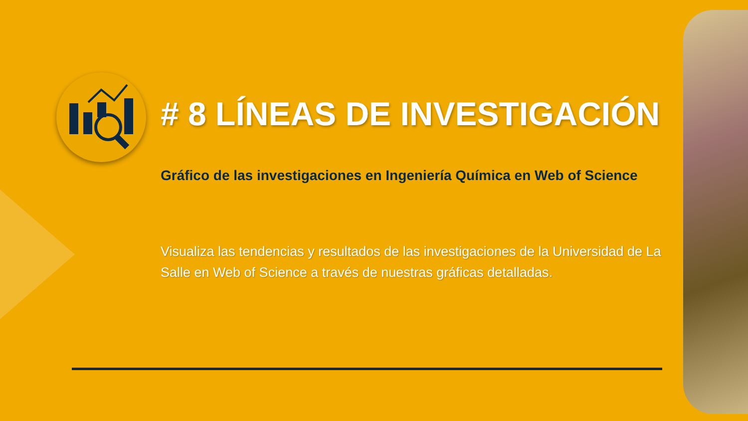# 8 LÍNEAS DE INVESTIGACIÓN
Gráfico de las investigaciones en Ingeniería Química en Web of Science
Visualiza las tendencias y resultados de las investigaciones de la Universidad de La Salle en Web of Science a través de nuestras gráficas detalladas.